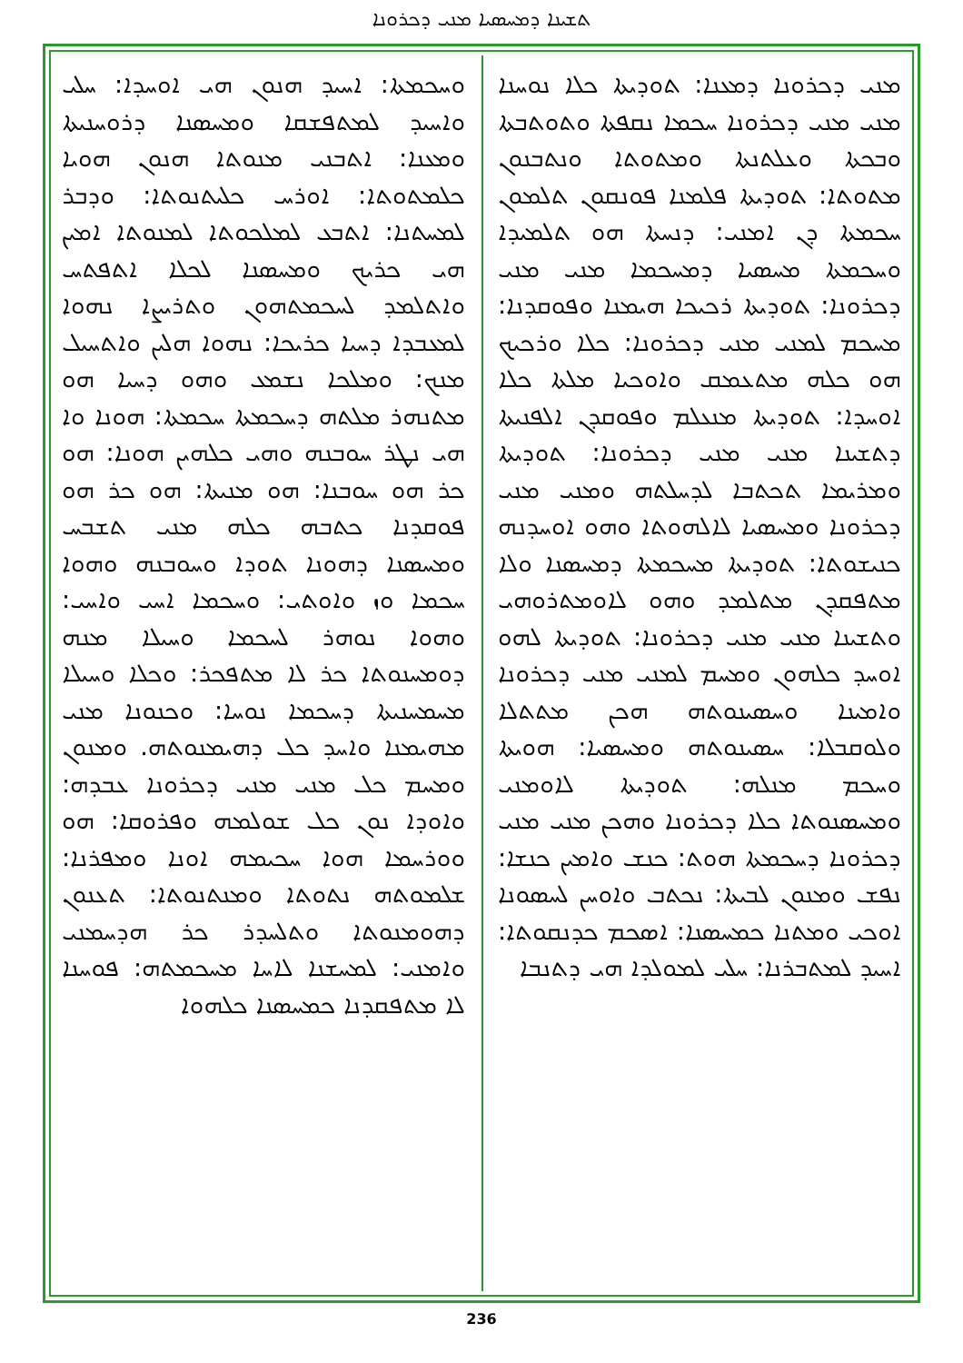ܬܫܝܢܐ ܕܡܚܣܝܐ ܡܢܝ ܕܟܪܘܢܐ
ܡܢܝ ܕܟܪܘܢܐ ܕܡܥܢܐ: ܬܘܕܝܬܐ ܟܠܐ ܢܘܚܢܐ ܡܢܝ ܡܢܝ ܕܟܪܘܢܐ ܚܟܡܐ ܢܩܦܬܐ ܘܬܘܬܒܬܐ ܘܒܟܬܐ ܘܥܠܬܢܬܐ ܘܡܬܘܬܐ ܘܢܬܒܢܘܢ ܡܬܘܬܐ: ܬܘܕܝܬܐ ܦܠܡܢܐ ܦܘܢܩܘܢ ܬܠܡܘܢ ܚܟܡܬܐ ܕܢ ܐܡܢܝ: ܕܢܚܬܐ ܗܘ ܬܠܡܝܕܐ ܘܚܟܡܬܐ ܡܚܣܝܐ ܕܡܚܟܡܐ ܡܢܝ ܡܢܝ ܕܟܪܘܢܐ: ܬܘܕܝܬܐ ܪܟܝܟܐ ܗܝܡܢܐ ܘܦܘܩܕܢܐ: ܡܚܟܡ ܠܡܢܝ ܡܢܝ ܕܟܪܘܢܐ: ܟܠܐ ܘܪܟܝܟ ܗܘ ܟܠܗ ܡܬܥܡܩ ܘܐܘܟܝܐ ܡܠܬܐ ܟܠܐ ܐܘܚܕܐ: ܬܘܕܝܬܐ ܡܢܥܠܡ ܘܦܘܩܕܢ ܐܠܦܢܝܬܐ ܕܬܫܝܢܐ ܡܢܝ ܡܢܝ ܕܟܪܘܢܐ: ܬܘܕܝܬܐ ܘܡܪܝܡܐ ܬܟܬܒܐ ܠܕܚܠܬܗ ܘܡܢܝ ܡܢܝ ܕܟܪܘܢܐ ܘܡܚܣܝܐ ܠܐܠܗܘܬܐ ܘܗܘ ܐܘܚܕܢܗ ܟܢܝܫܘܬܐ: ܬܘܕܝܬܐ ܡܚܟܡܬܐ ܕܡܚܣܢܐ ܘܠܐ ܡܬܦܩܕܢ ܡܬܠܡܕ ܘܗܘ ܠܐܘܡܬܪܘܗܝ ܘܬܫܝܢܐ ܡܢܝ ܡܢܝ ܕܟܪܘܢܐ: ܬܘܕܝܬܐ ܠܗܘ ܐܘܚܕ ܟܠܗܘܢ ܘܡܚܡ ܠܡܢܝ ܡܢܝ ܕܟܪܘܢܐ ܘܐܡܝܢܐ ܘܚܣܝܢܘܬܗ ܗܟܢ ܡܬܬܠܐ ܘܠܘܩܒܠܐ: ܚܣܝܢܘܬܗ ܘܡܚܣܝܐ: ܗܘܝܬܐ ܘܚܟܡ ܡܢܠܗ: ܬܘܕܝܬܐ ܠܐܘܡܢܝ ܘܡܚܣܢܘܬܐ ܟܠܐ ܕܟܪܘܢܐ ܘܗܟܢ ܡܢܝ ܡܢܝ ܕܟܪܘܢܐ ܕܚܟܡܬܐ ܗܘܬ: ܟܢܫ ܘܐܡܝܢ ܟܢܫܐ: ܢܦܫ ܘܡܢܘܢ ܠܒܝܬܐ: ܢܟܬܒ ܘܐܘܚܢ ܠܚܣܘܢܐ ܐܘܟܝ ܘܡܬܢܐ ܟܡܚܣܢܐ: ܐܣܟܡ ܟܕܢܩܘܬܐ: ܐܚܝܕ ܠܡܬܒܪܢܐ: ܚܠܝ ܠܡܘܠܕܐ ܗܝ ܕܬܢܒܐ
ܘܚܟܡܬܐ: ܐܚܝܕ ܗܢܘܢ ܗܝ ܐܘܚܕܐ: ܚܠܝ ܘܐܚܝܕ ܠܡܬܦܫܩܐ ܘܡܚܣܢܐ ܕܪܘܚܢܝܬܐ ܘܡܥܢܐ: ܐܬܒܢܝ ܡܢܘܬܐ ܗܢܘܢ ܗܘܝܐ ܟܠܡܬܘܬܐ: ܐܘܪܚ ܟܠܝܬܢܘܬܐ: ܘܕܒܪ ܠܡܚܬܢܐ: ܐܬܒܥ ܠܡܠܟܘܬܐ ܠܡܢܘܬܐ ܐܡܝܢ ܗܝ ܟܪܝܟ ܘܡܚܣܢܐ ܠܟܠܐ ܐܬܦܬܚ ܘܐܬܠܡܕ ܠܚܟܡܬܗܘܢ ܘܬܪܝܨܐ ܢܗܘܐ ܠܡܥܒܕܐ ܕܚܝܐ ܟܪܝܟܐ: ܢܗܘܐ ܗܠܝܢ ܘܐܬܚܝܠ ܡܢܟ: ܘܡܠܟܐ ܢܫܡܥ ܘܗܘ ܕܚܝܐ ܗܘ ܡܬܢܗܪ ܡܠܬܗ ܕܚܟܡܬܐ ܚܟܡܬܐ: ܗܘܢܐ ܘܐ ܗܝ ܢܛܪ ܚܘܒܢܗ ܘܗܝ ܟܠܗܝܢ ܗܘܢܐ: ܗܘ ܟܪ ܗܘ ܚܘܒܢܐ: ܗܘ ܡܢܝܬܐ: ܗܘ ܟܪ ܗܘ ܦܘܩܕܢܐ ܟܬܒܗ ܟܠܗ ܡܢܝ ܬܫܒܚ ܘܡܚܣܢܐ ܕܗܘܢܐ ܬܘܕܐ ܘܚܘܒܢܗ ܘܗܘܐ ܚܟܡܐ ܘܙ ܘܐܘܬܝ: ܘܚܟܡܐ ܐܚܝ ܘܐܚܝ: ܘܗܘܐ ܢܘܗܪ ܠܚܟܡܐ ܘܚܝܠܐ ܡܢܗ ܕܘܡܚܢܘܬܐ ܟܪ ܠܐ ܡܬܦܟܪ: ܘܟܠܐ ܘܚܝܠܐ ܡܚܡܚܢܝܬܐ ܕܚܟܡܐ ܢܘܚܐ: ܘܟܢܘܢܐ ܡܢܝ ܡܗܝܡܢܐ ܘܐܚܕ ܟܠ ܕܗܝܡܢܘܬܗ. ܘܡܢܘܢ ܘܡܚܡ ܟܠ ܡܢܝ ܡܢܝ ܕܟܪܘܢܐ ܥܒܕܗ: ܘܐܘܕܐ ܢܘܢ ܟܠ ܫܘܠܡܗ ܘܦܪܘܩܐ: ܗܘ ܘܘܪܚܡܐ ܗܘܐ ܚܟܝܡܗ ܐܘܢܐ ܘܡܦܪܢܐ: ܫܠܡܘܬܗ ܢܬܘܬܐ ܘܡܢܬܢܘܬܐ: ܬܥܢܘܢ ܕܗܘܡܢܘܬܐ ܘܬܠܚܕܪ ܟܪ ܗܕܚܡܢܝ ܘܐܡܢܝ: ܠܡܚܫܢܐ ܠܐܚܐ ܡܚܟܡܬܗ: ܦܘܚܢܐ ܠܐ ܡܬܦܩܕܢܐ ܟܡܚܣܢܐ ܟܠܗܘܐ
236